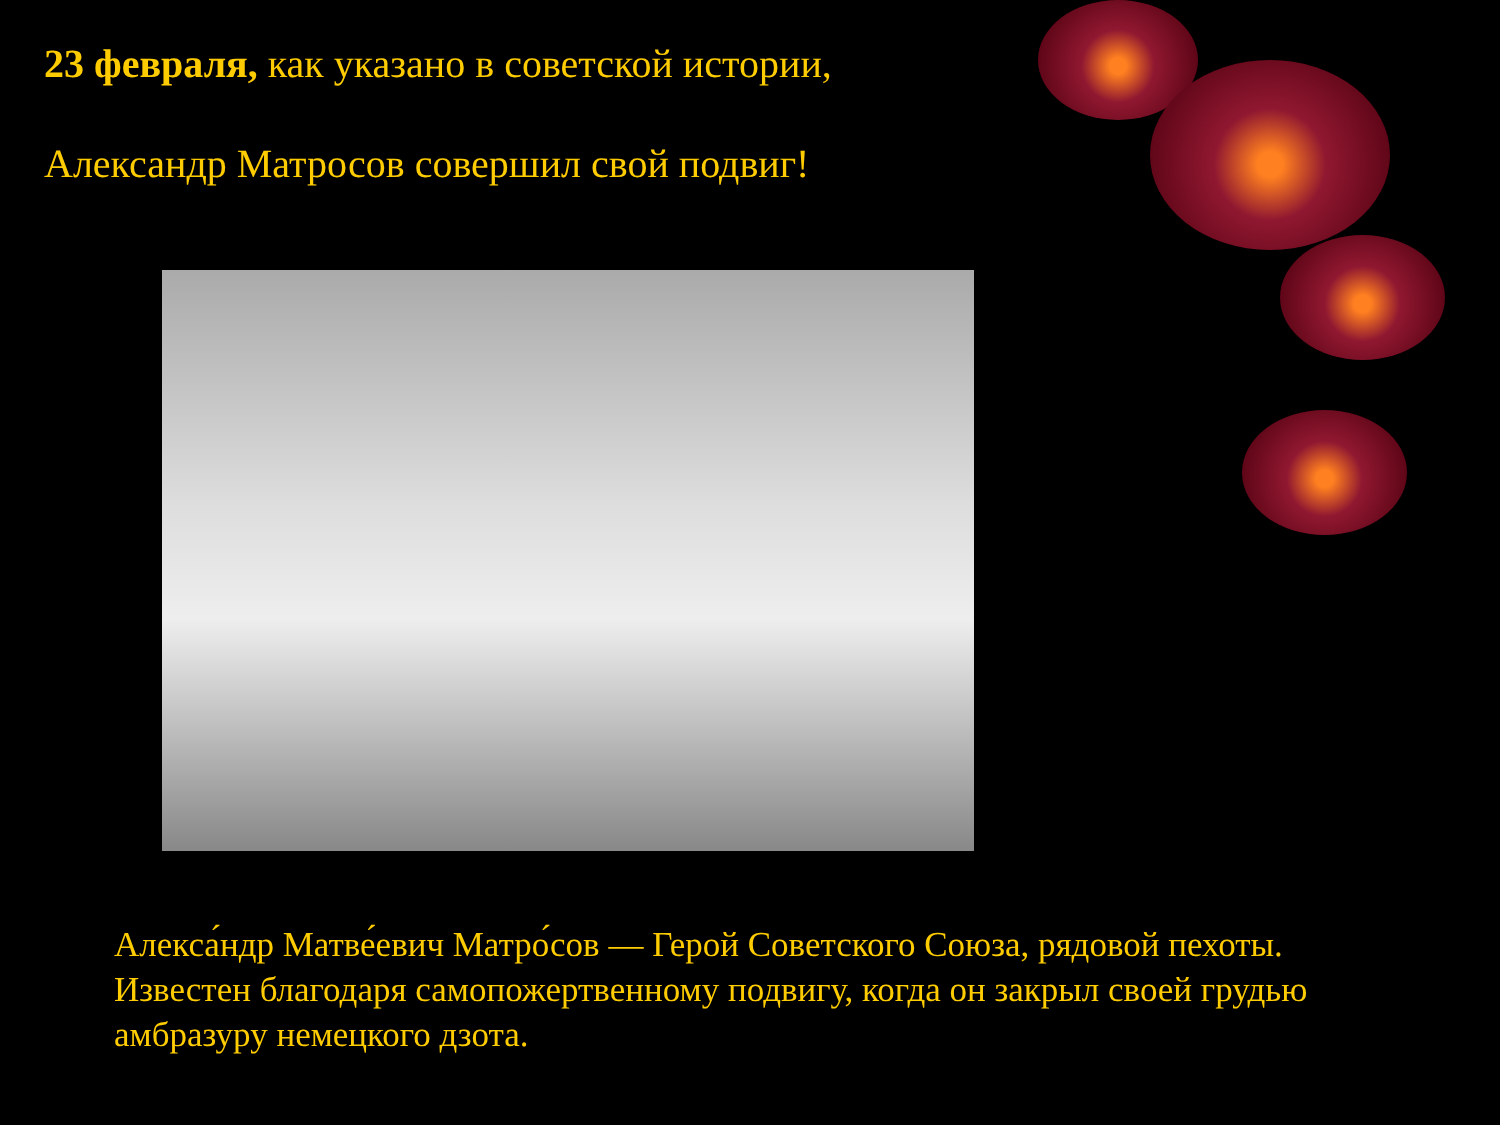23 февраля, как указано в советской истории,
Александр Матросов совершил свой подвиг!
Алекса́ндр Матве́евич Матро́сов — Герой Советского Союза, рядовой пехоты. Известен благодаря самопожертвенному подвигу, когда он закрыл своей грудью амбразуру немецкого дзота.